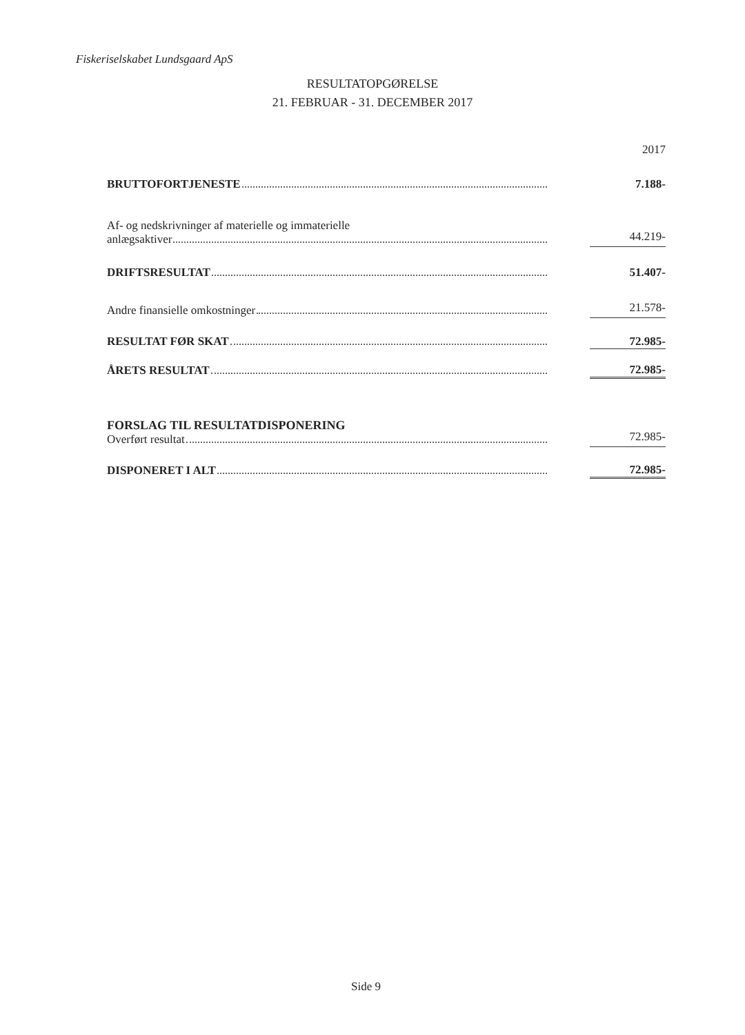Fiskeriselskabet Lundsgaard ApS
RESULTATOPGØRELSE
21. FEBRUAR - 31. DECEMBER 2017
| | | 2017 |
| BRUTTOFORTJENESTE | | 7.188- |
| Af- og nedskrivninger af materielle og immaterielle anlægsaktiver | | 44.219- |
| DRIFTSRESULTAT | | 51.407- |
| Andre finansielle omkostninger | | 21.578- |
| RESULTAT FØR SKAT | | 72.985- |
| ÅRETS RESULTAT | | 72.985- |
| FORSLAG TIL RESULTATDISPONERING Overført resultat | | 72.985- |
| DISPONERET I ALT | | 72.985- |
Side 9